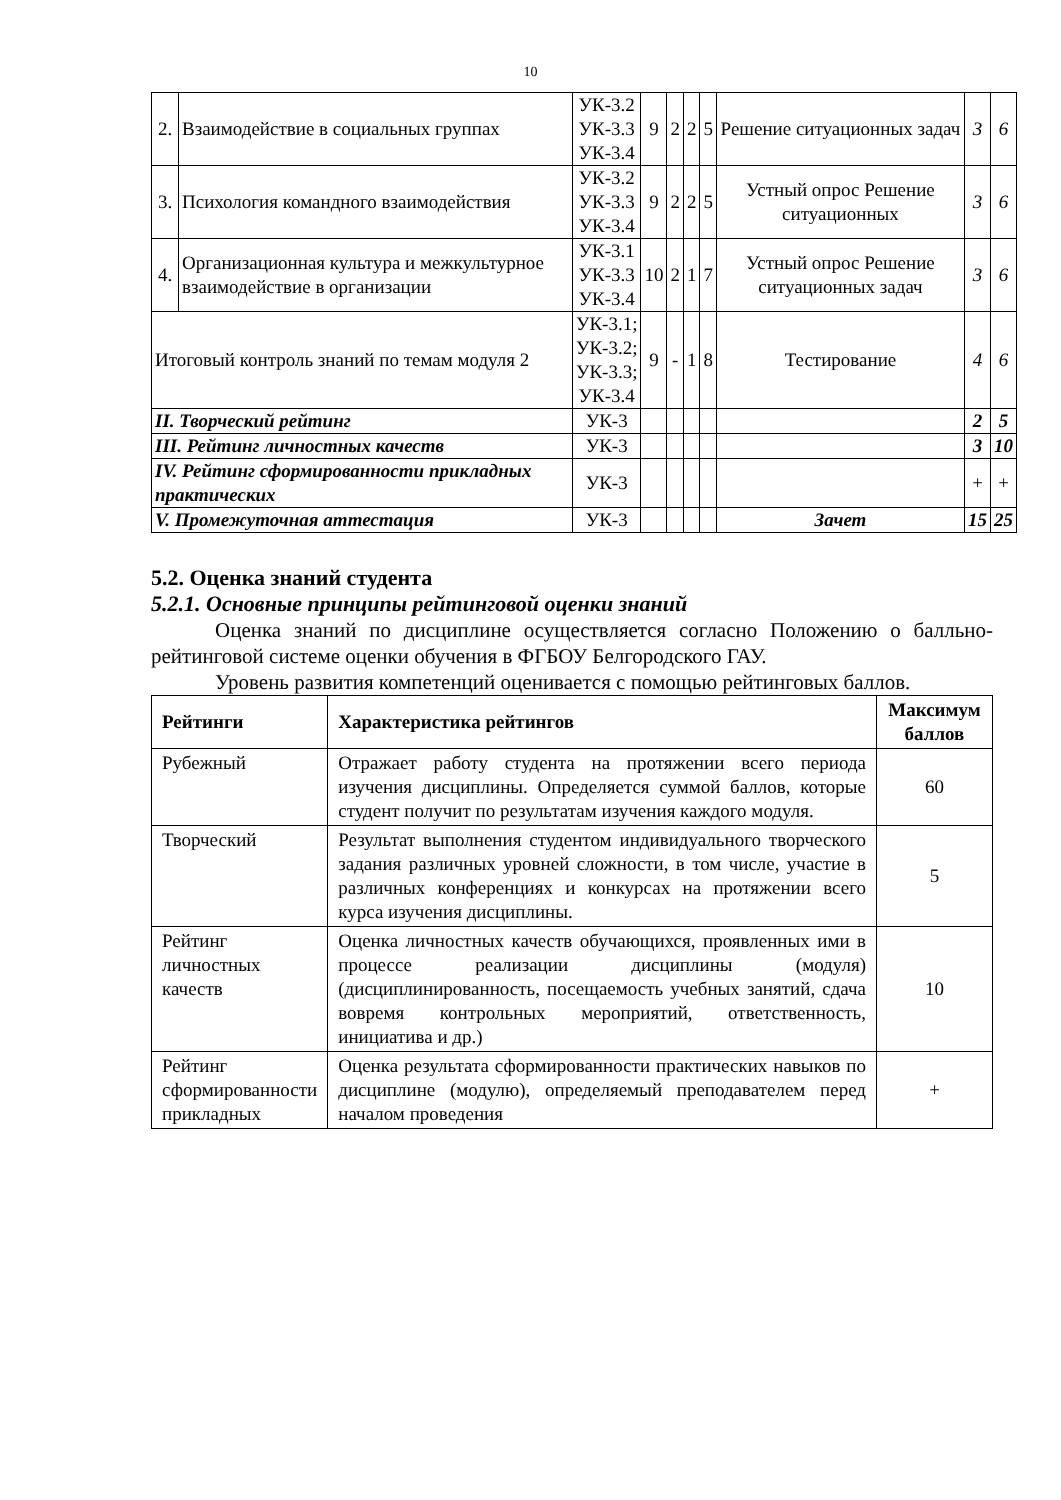10
| 2. | Взаимодействие в социальных группах | УК-3.2 УК-3.3 УК-3.4 | 9 | 2 | 2 | 5 | Решение ситуационных задач | 3 | 6 |
| 3. | Психология командного взаимодействия | УК-3.2 УК-3.3 УК-3.4 | 9 | 2 | 2 | 5 | Устный опрос Решение ситуационных | 3 | 6 |
| 4. | Организационная культура и межкультурное взаимодействие в организации | УК-3.1 УК-3.3 УК-3.4 | 10 | 2 | 1 | 7 | Устный опрос Решение ситуационных задач | 3 | 6 |
| Итоговый контроль знаний по темам модуля 2 | | УК-3.1; УК-3.2; УК-3.3; УК-3.4 | 9 | - | 1 | 8 | Тестирование | 4 | 6 |
| II. Творческий рейтинг | | УК-3 | | | | | | 2 | 5 |
| III. Рейтинг личностных качеств | | УК-3 | | | | | | 3 | 10 |
| IV. Рейтинг сформированности прикладных практических | | УК-3 | | | | | | + | + |
| V. Промежуточная аттестация | | УК-3 | | | | | Зачет | 15 | 25 |
5.2. Оценка знаний студента
5.2.1. Основные принципы рейтинговой оценки знаний
Оценка знаний по дисциплине осуществляется согласно Положению о балльно-рейтинговой системе оценки обучения в ФГБОУ Белгородского ГАУ.
Уровень развития компетенций оценивается с помощью рейтинговых баллов.
| Рейтинги | Характеристика рейтингов | Максимум баллов |
| --- | --- | --- |
| Рубежный | Отражает работу студента на протяжении всего периода изучения дисциплины. Определяется суммой баллов, которые студент получит по результатам изучения каждого модуля. | 60 |
| Творческий | Результат выполнения студентом индивидуального творческого задания различных уровней сложности, в том числе, участие в различных конференциях и конкурсах на протяжении всего курса изучения дисциплины. | 5 |
| Рейтинг личностных качеств | Оценка личностных качеств обучающихся, проявленных ими в процессе реализации дисциплины (модуля) (дисциплинированность, посещаемость учебных занятий, сдача вовремя контрольных мероприятий, ответственность, инициатива и др.) | 10 |
| Рейтинг сформированности прикладных | Оценка результата сформированности практических навыков по дисциплине (модулю), определяемый преподавателем перед началом проведения | + |